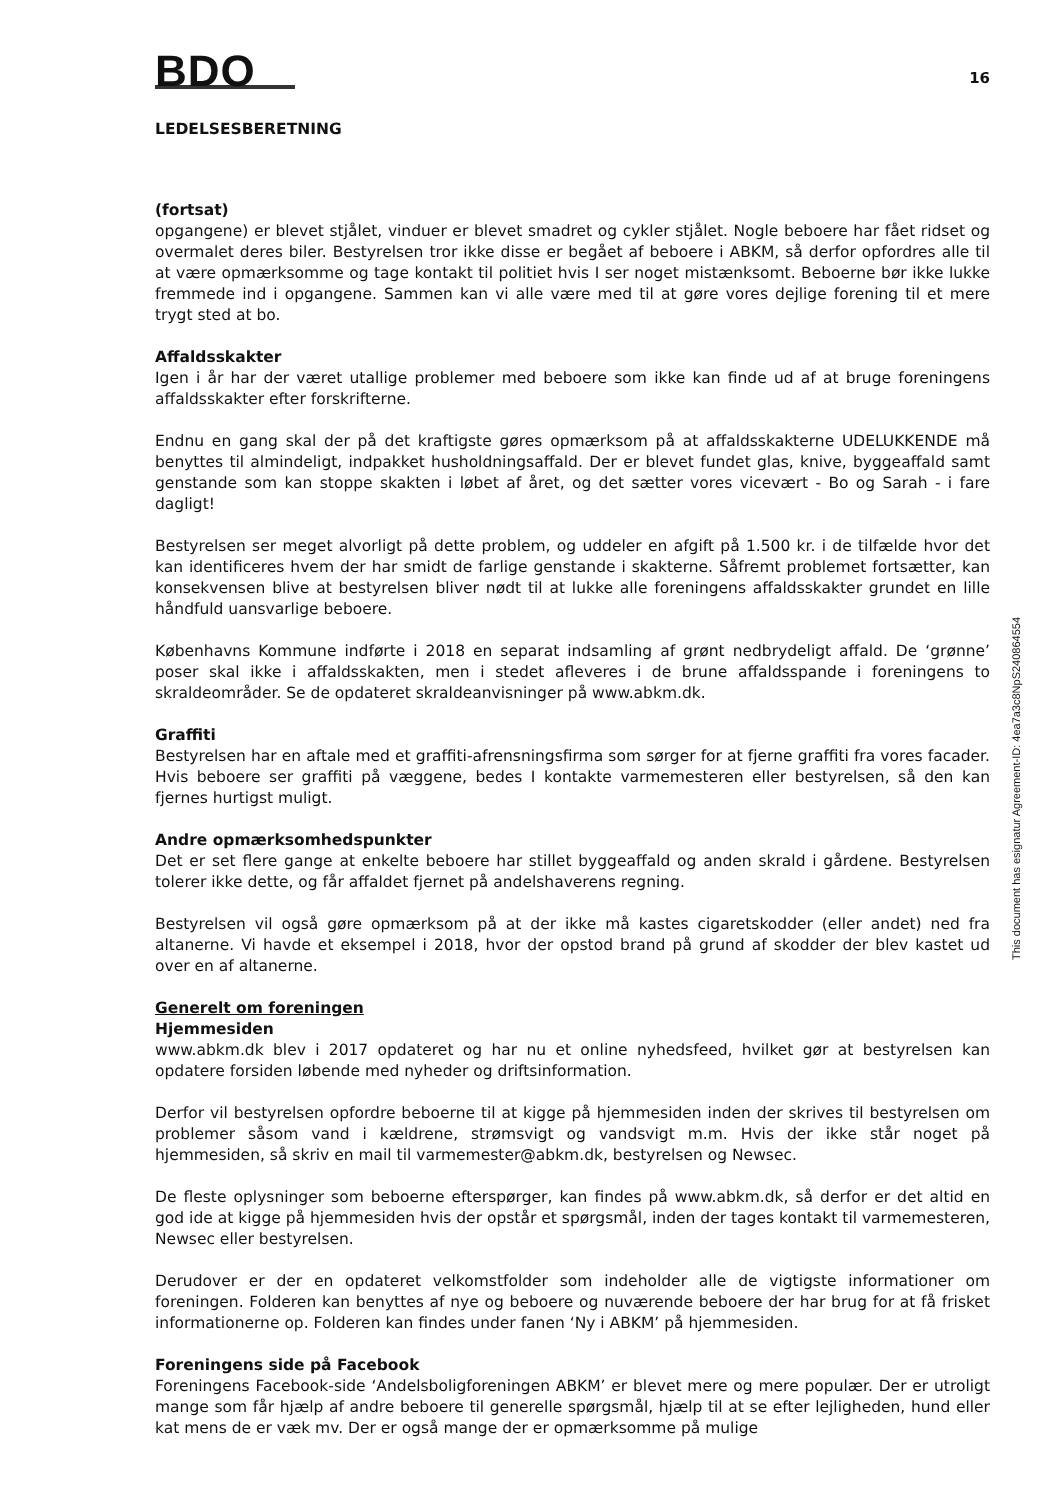BDO
16
LEDELSESBERETNING
(fortsat)
opgangene) er blevet stjålet, vinduer er blevet smadret og cykler stjålet. Nogle beboere har fået ridset og overmalet deres biler. Bestyrelsen tror ikke disse er begået af beboere i ABKM, så derfor opfordres alle til at være opmærksomme og tage kontakt til politiet hvis I ser noget mistænksomt. Beboerne bør ikke lukke fremmede ind i opgangene. Sammen kan vi alle være med til at gøre vores dejlige forening til et mere trygt sted at bo.
Affaldsskakter
Igen i år har der været utallige problemer med beboere som ikke kan finde ud af at bruge foreningens affaldsskakter efter forskrifterne.
Endnu en gang skal der på det kraftigste gøres opmærksom på at affaldsskakterne UDELUKKENDE må benyttes til almindeligt, indpakket husholdningsaffald. Der er blevet fundet glas, knive, byggeaffald samt genstande som kan stoppe skakten i løbet af året, og det sætter vores vicevært - Bo og Sarah - i fare dagligt!
Bestyrelsen ser meget alvorligt på dette problem, og uddeler en afgift på 1.500 kr. i de tilfælde hvor det kan identificeres hvem der har smidt de farlige genstande i skakterne. Såfremt problemet fortsætter, kan konsekvensen blive at bestyrelsen bliver nødt til at lukke alle foreningens affaldsskakter grundet en lille håndfuld uansvarlige beboere.
Københavns Kommune indførte i 2018 en separat indsamling af grønt nedbrydeligt affald. De ‘grønne’ poser skal ikke i affaldsskakten, men i stedet afleveres i de brune affaldsspande i foreningens to skraldeområder. Se de opdateret skraldeanvisninger på www.abkm.dk.
Graffiti
Bestyrelsen har en aftale med et graffiti-afrensningsfirma som sørger for at fjerne graffiti fra vores facader. Hvis beboere ser graffiti på væggene, bedes I kontakte varmemesteren eller bestyrelsen, så den kan fjernes hurtigst muligt.
Andre opmærksomhedspunkter
Det er set flere gange at enkelte beboere har stillet byggeaffald og anden skrald i gårdene. Bestyrelsen tolerer ikke dette, og får affaldet fjernet på andelshaverens regning.
Bestyrelsen vil også gøre opmærksom på at der ikke må kastes cigaretskodder (eller andet) ned fra altanerne. Vi havde et eksempel i 2018, hvor der opstod brand på grund af skodder der blev kastet ud over en af altanerne.
Generelt om foreningen
Hjemmesiden
www.abkm.dk blev i 2017 opdateret og har nu et online nyhedsfeed, hvilket gør at bestyrelsen kan opdatere forsiden løbende med nyheder og driftsinformation.
Derfor vil bestyrelsen opfordre beboerne til at kigge på hjemmesiden inden der skrives til bestyrelsen om problemer såsom vand i kældrene, strømsvigt og vandsvigt m.m. Hvis der ikke står noget på hjemmesiden, så skriv en mail til varmemester@abkm.dk, bestyrelsen og Newsec.
De fleste oplysninger som beboerne efterspørger, kan findes på www.abkm.dk, så derfor er det altid en god ide at kigge på hjemmesiden hvis der opstår et spørgsmål, inden der tages kontakt til varmemesteren, Newsec eller bestyrelsen.
Derudover er der en opdateret velkomstfolder som indeholder alle de vigtigste informationer om foreningen. Folderen kan benyttes af nye og beboere og nuværende beboere der har brug for at få frisket informationerne op. Folderen kan findes under fanen ‘Ny i ABKM’ på hjemmesiden.
Foreningens side på Facebook
Foreningens Facebook-side ‘Andelsboligforeningen ABKM’ er blevet mere og mere populær. Der er utroligt mange som får hjælp af andre beboere til generelle spørgsmål, hjælp til at se efter lejligheden, hund eller kat mens de er væk mv. Der er også mange der er opmærksomme på mulige
This document has esignatur Agreement-ID: 4ea7a3c8NpS240864554